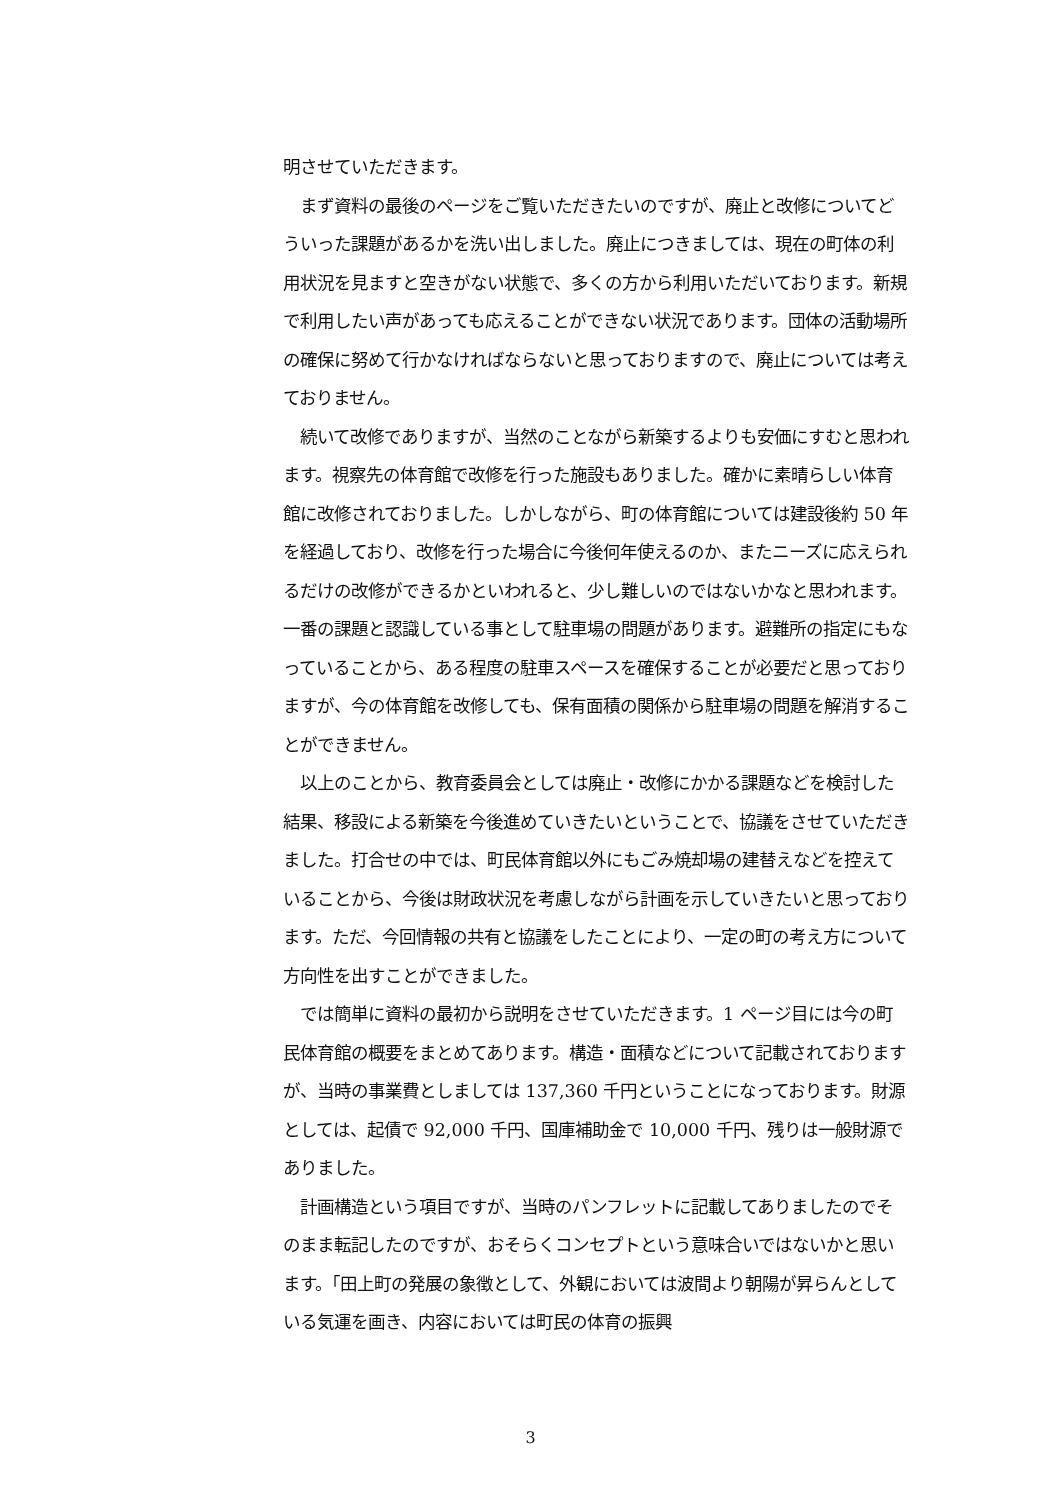明させていただきます。
　まず資料の最後のページをご覧いただきたいのですが、廃止と改修についてどういった課題があるかを洗い出しました。廃止につきましては、現在の町体の利用状況を見ますと空きがない状態で、多くの方から利用いただいております。新規で利用したい声があっても応えることができない状況であります。団体の活動場所の確保に努めて行かなければならないと思っておりますので、廃止については考えておりません。
　続いて改修でありますが、当然のことながら新築するよりも安価にすむと思われます。視察先の体育館で改修を行った施設もありました。確かに素晴らしい体育館に改修されておりました。しかしながら、町の体育館については建設後約 50 年を経過しており、改修を行った場合に今後何年使えるのか、またニーズに応えられるだけの改修ができるかといわれると、少し難しいのではないかなと思われます。一番の課題と認識している事として駐車場の問題があります。避難所の指定にもなっていることから、ある程度の駐車スペースを確保することが必要だと思っておりますが、今の体育館を改修しても、保有面積の関係から駐車場の問題を解消することができません。
　以上のことから、教育委員会としては廃止・改修にかかる課題などを検討した結果、移設による新築を今後進めていきたいということで、協議をさせていただきました。打合せの中では、町民体育館以外にもごみ焼却場の建替えなどを控えていることから、今後は財政状況を考慮しながら計画を示していきたいと思っております。ただ、今回情報の共有と協議をしたことにより、一定の町の考え方について方向性を出すことができました。
　では簡単に資料の最初から説明をさせていただきます。1 ページ目には今の町民体育館の概要をまとめてあります。構造・面積などについて記載されておりますが、当時の事業費としましては 137,360 千円ということになっております。財源としては、起債で 92,000 千円、国庫補助金で 10,000 千円、残りは一般財源でありました。
　計画構造という項目ですが、当時のパンフレットに記載してありましたのでそのまま転記したのですが、おそらくコンセプトという意味合いではないかと思います。「田上町の発展の象徴として、外観においては波間より朝陽が昇らんとしている気運を画き、内容においては町民の体育の振興
3